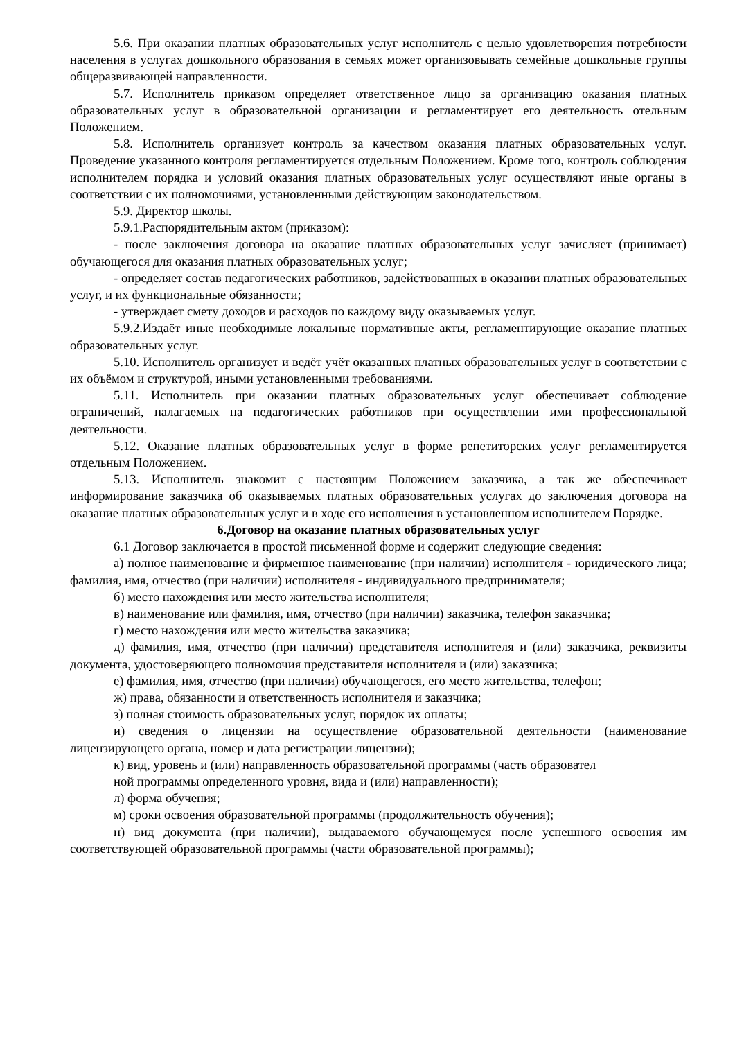5.6. При оказании платных образовательных услуг исполнитель с целью удовлетворения потребности населения в услугах дошкольного образования в семьях может организовывать семейные дошкольные группы общеразвивающей направленности.
5.7. Исполнитель приказом определяет ответственное лицо за организацию оказания платных образовательных услуг в образовательной организации и регламентирует его деятельность отельным Положением.
5.8. Исполнитель организует контроль за качеством оказания платных образовательных услуг. Проведение указанного контроля регламентируется отдельным Положением. Кроме того, контроль соблюдения исполнителем порядка и условий оказания платных образовательных услуг осуществляют иные органы в соответствии с их полномочиями, установленными действующим законодательством.
5.9. Директор школы.
5.9.1.Распорядительным актом (приказом):
- после заключения договора на оказание платных образовательных услуг зачисляет (принимает) обучающегося для оказания платных образовательных услуг;
- определяет состав педагогических работников, задействованных в оказании платных образовательных услуг, и их функциональные обязанности;
- утверждает смету доходов и расходов по каждому виду оказываемых услуг.
5.9.2.Издаёт иные необходимые локальные нормативные акты, регламентирующие оказание платных образовательных услуг.
5.10. Исполнитель организует и ведёт учёт оказанных платных образовательных услуг в соответствии с их объёмом и структурой, иными установленными требованиями.
5.11. Исполнитель при оказании платных образовательных услуг обеспечивает соблюдение ограничений, налагаемых на педагогических работников при осуществлении ими профессиональной деятельности.
5.12. Оказание платных образовательных услуг в форме репетиторских услуг регламентируется отдельным Положением.
5.13. Исполнитель знакомит с настоящим Положением заказчика, а так же обеспечивает информирование заказчика об оказываемых платных образовательных услугах до заключения договора на оказание платных образовательных услуг и в ходе его исполнения в установленном исполнителем Порядке.
6.Договор на оказание платных образовательных услуг
6.1 Договор заключается в простой письменной форме и содержит следующие сведения:
а) полное наименование и фирменное наименование (при наличии) исполнителя - юридического лица; фамилия, имя, отчество (при наличии) исполнителя - индивидуального предпринимателя;
б) место нахождения или место жительства исполнителя;
в) наименование или фамилия, имя, отчество (при наличии) заказчика, телефон заказчика;
г) место нахождения или место жительства заказчика;
д) фамилия, имя, отчество (при наличии) представителя исполнителя и (или) заказчика, реквизиты документа, удостоверяющего полномочия представителя исполнителя и (или) заказчика;
е) фамилия, имя, отчество (при наличии) обучающегося, его место жительства, телефон;
ж) права, обязанности и ответственность исполнителя и заказчика;
з) полная стоимость образовательных услуг, порядок их оплаты;
и) сведения о лицензии на осуществление образовательной деятельности (наименование лицензирующего органа, номер и дата регистрации лицензии);
к) вид, уровень и (или) направленность образовательной программы (часть образовател
ной программы определенного уровня, вида и (или) направленности);
л) форма обучения;
м) сроки освоения образовательной программы (продолжительность обучения);
н) вид документа (при наличии), выдаваемого обучающемуся после успешного освоения им соответствующей образовательной программы (части образовательной программы);